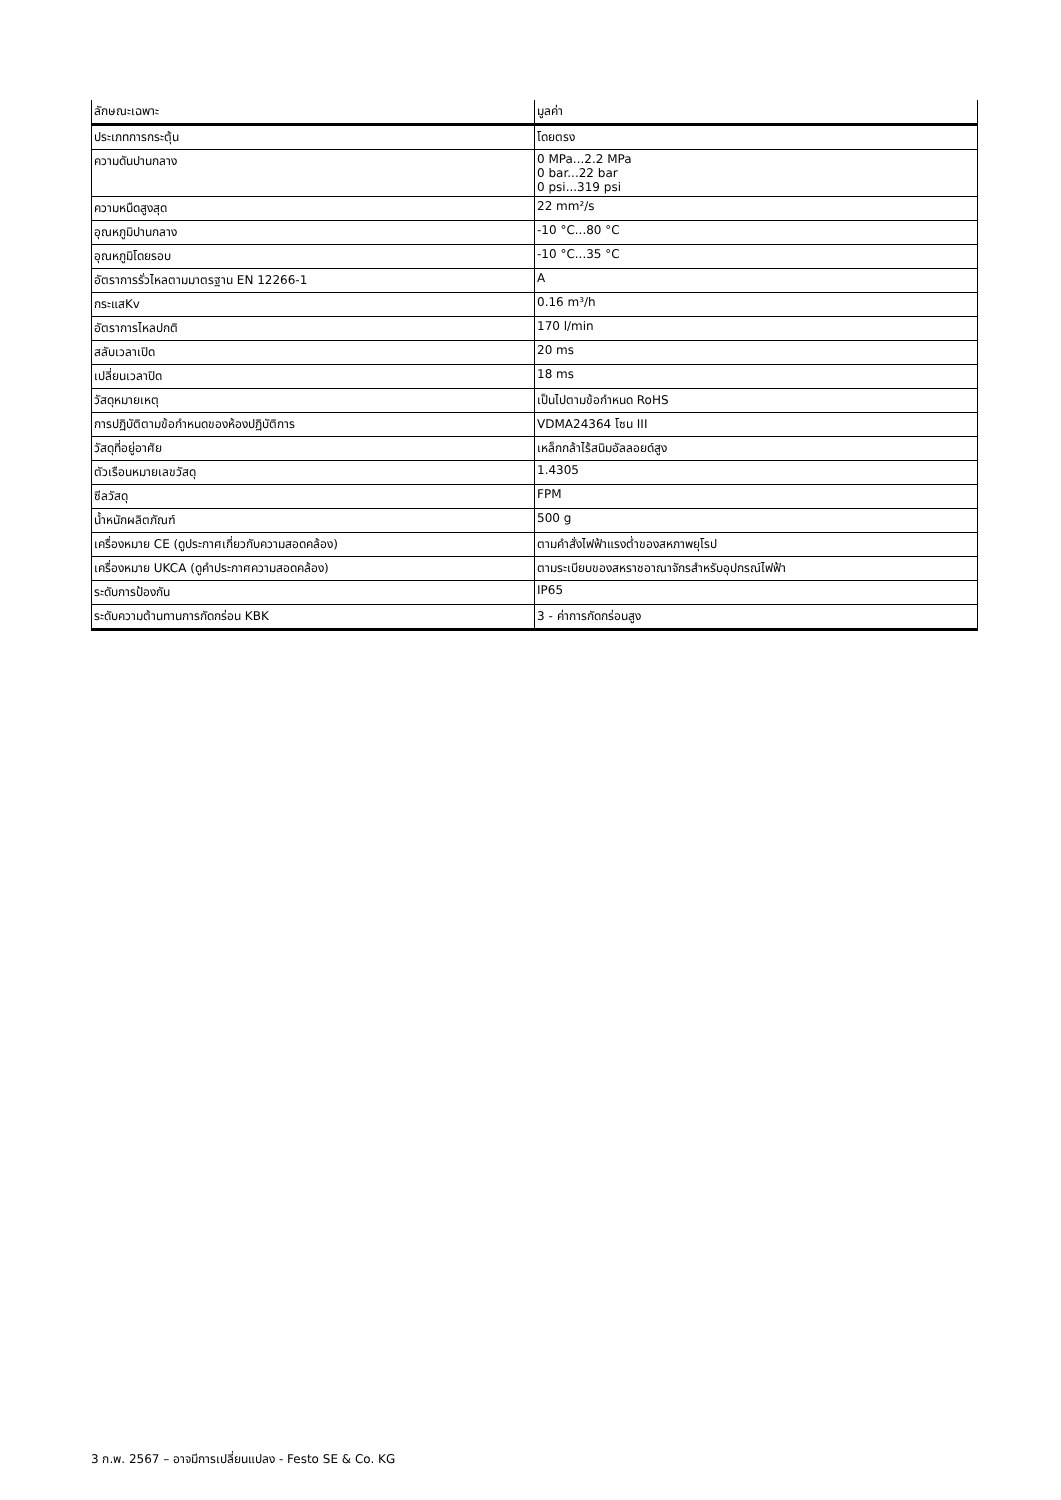| ลักษณะเฉพาะ | มูลค่า |
| --- | --- |
| ประเภทการกระตุ้น | โดยตรง |
| ความดันปานกลาง | 0 MPa...2.2 MPa 0 bar...22 bar 0 psi...319 psi |
| ความหนืดสูงสุด | 22 mm²/s |
| อุณหภูมิปานกลาง | -10 °C...80 °C |
| อุณหภูมิโดยรอบ | -10 °C...35 °C |
| อัตราการรั่วไหลตามมาตรฐาน EN 12266-1 | A |
| กระแสKv | 0.16 m³/h |
| อัตราการไหลปกติ | 170 l/min |
| สลับเวลาเปิด | 20 ms |
| เปลี่ยนเวลาปิด | 18 ms |
| วัสดุหมายเหตุ | เป็นไปตามข้อกำหนด RoHS |
| การปฏิบัติตามข้อกำหนดของห้องปฏิบัติการ | VDMA24364 โซน III |
| วัสดุที่อยู่อาศัย | เหล็กกล้าไร้สนิมอัลลอยด์สูง |
| ตัวเรือนหมายเลขวัสดุ | 1.4305 |
| ซีลวัสดุ | FPM |
| น้ำหนักผลิตภัณฑ์ | 500 g |
| เครื่องหมาย CE (ดูประกาศเกี่ยวกับความสอดคล้อง) | ตามคำสั่งไฟฟ้าแรงต่ำของสหภาพยุโรป |
| เครื่องหมาย UKCA (ดูคำประกาศความสอดคล้อง) | ตามระเบียบของสหราชอาณาจักรสำหรับอุปกรณ์ไฟฟ้า |
| ระดับการป้องกัน | IP65 |
| ระดับความต้านทานการกัดกร่อน KBK | 3 - ค่าการกัดกร่อนสูง |
3 ก.พ. 2567 – อาจมีการเปลี่ยนแปลง - Festo SE & Co. KG